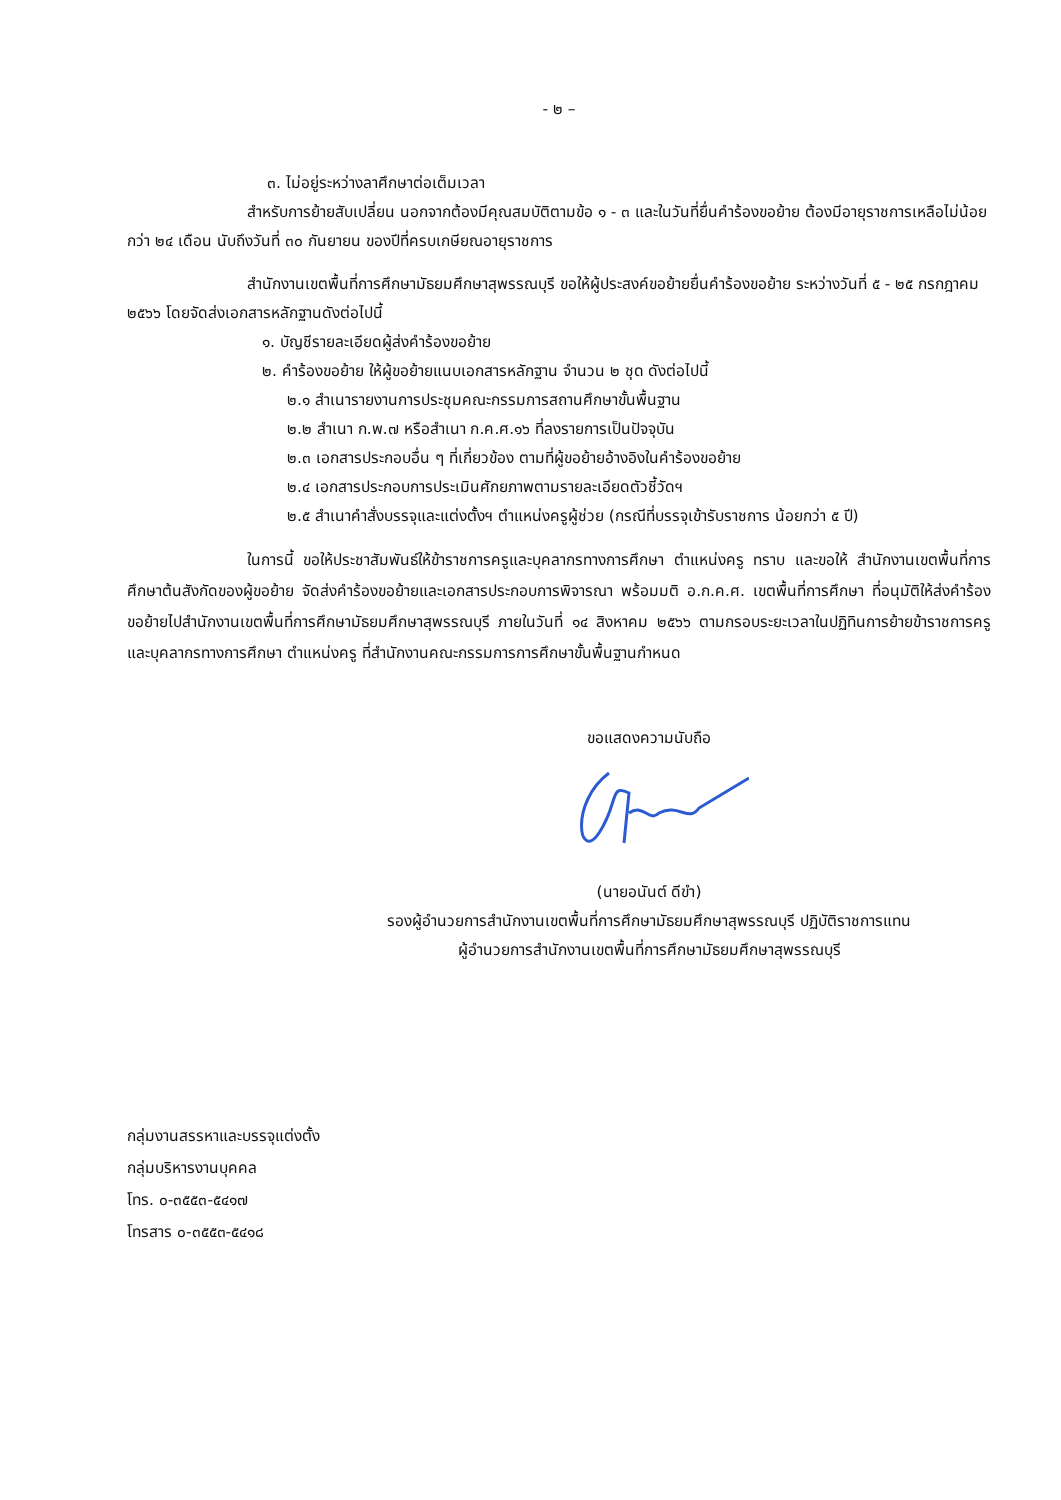- ๒ –
๓. ไม่อยู่ระหว่างลาศึกษาต่อเต็มเวลา
สำหรับการย้ายสับเปลี่ยน นอกจากต้องมีคุณสมบัติตามข้อ ๑ - ๓ และในวันที่ยื่นคำร้องขอย้าย ต้องมีอายุราชการเหลือไม่น้อยกว่า ๒๔ เดือน นับถึงวันที่ ๓๐ กันยายน ของปีที่ครบเกษียณอายุราชการ
สำนักงานเขตพื้นที่การศึกษามัธยมศึกษาสุพรรณบุรี ขอให้ผู้ประสงค์ขอย้ายยื่นคำร้องขอย้าย ระหว่างวันที่ ๕ - ๒๕ กรกฎาคม ๒๕๖๖ โดยจัดส่งเอกสารหลักฐานดังต่อไปนี้
๑. บัญชีรายละเอียดผู้ส่งคำร้องขอย้าย
๒. คำร้องขอย้าย ให้ผู้ขอย้ายแนบเอกสารหลักฐาน จำนวน ๒ ชุด ดังต่อไปนี้
๒.๑ สำเนารายงานการประชุมคณะกรรมการสถานศึกษาขั้นพื้นฐาน
๒.๒ สำเนา ก.พ.๗ หรือสำเนา ก.ค.ศ.๑๖ ที่ลงรายการเป็นปัจจุบัน
๒.๓ เอกสารประกอบอื่น ๆ ที่เกี่ยวข้อง ตามที่ผู้ขอย้ายอ้างอิงในคำร้องขอย้าย
๒.๔ เอกสารประกอบการประเมินศักยภาพตามรายละเอียดตัวชี้วัดฯ
๒.๕ สำเนาคำสั่งบรรจุและแต่งตั้งฯ ตำแหน่งครูผู้ช่วย (กรณีที่บรรจุเข้ารับราชการ น้อยกว่า ๕ ปี)
ในการนี้ ขอให้ประชาสัมพันธ์ให้ข้าราชการครูและบุคลากรทางการศึกษา ตำแหน่งครู ทราบ และขอให้ สำนักงานเขตพื้นที่การศึกษาต้นสังกัดของผู้ขอย้าย จัดส่งคำร้องขอย้ายและเอกสารประกอบการพิจารณา พร้อมมติ อ.ก.ค.ศ. เขตพื้นที่การศึกษา ที่อนุมัติให้ส่งคำร้องขอย้ายไปสำนักงานเขตพื้นที่การศึกษามัธยมศึกษาสุพรรณบุรี ภายในวันที่ ๑๔ สิงหาคม ๒๕๖๖ ตามกรอบระยะเวลาในปฏิทินการย้ายข้าราชการครูและบุคลากรทางการศึกษา ตำแหน่งครู ที่สำนักงานคณะกรรมการการศึกษาขั้นพื้นฐานกำหนด
ขอแสดงความนับถือ
(นายอนันต์ ดีขำ)
รองผู้อำนวยการสำนักงานเขตพื้นที่การศึกษามัธยมศึกษาสุพรรณบุรี ปฏิบัติราชการแทน
ผู้อำนวยการสำนักงานเขตพื้นที่การศึกษามัธยมศึกษาสุพรรณบุรี
กลุ่มงานสรรหาและบรรจุแต่งตั้ง
กลุ่มบริหารงานบุคคล
โทร. ๐-๓๕๕๓-๕๔๑๗
โทรสาร ๐-๓๕๕๓-๕๔๑๘